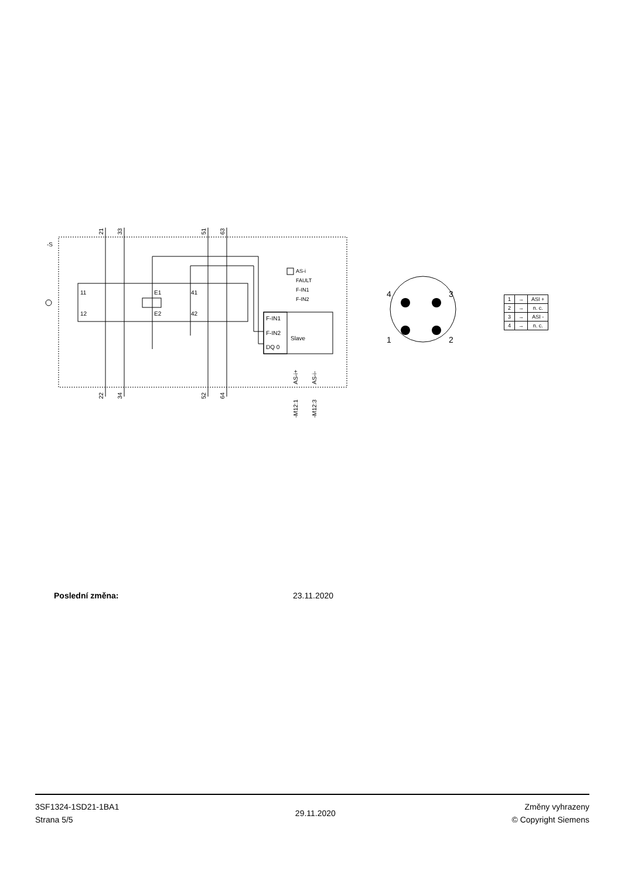-S
AS-i
FAULT
F-IN1
F-IN2
11
12
E1
E2
41
42
F-IN1
F-IN2
DQ 0
Slave
21
33
51
63
22
34
52
64
AS-i+
AS-i-
-M12:1
-M12:3
4
3
1
2
| 1 | → | ASI + |
| 2 | → | n. c. |
| 3 | → | ASI - |
| 4 | → | n. c. |
Poslední změna: 23.11.2020
3SF1324-1SD21-1BA1
Strana 5/5
29.11.2020
Změny vyhrazeny
© Copyright Siemens